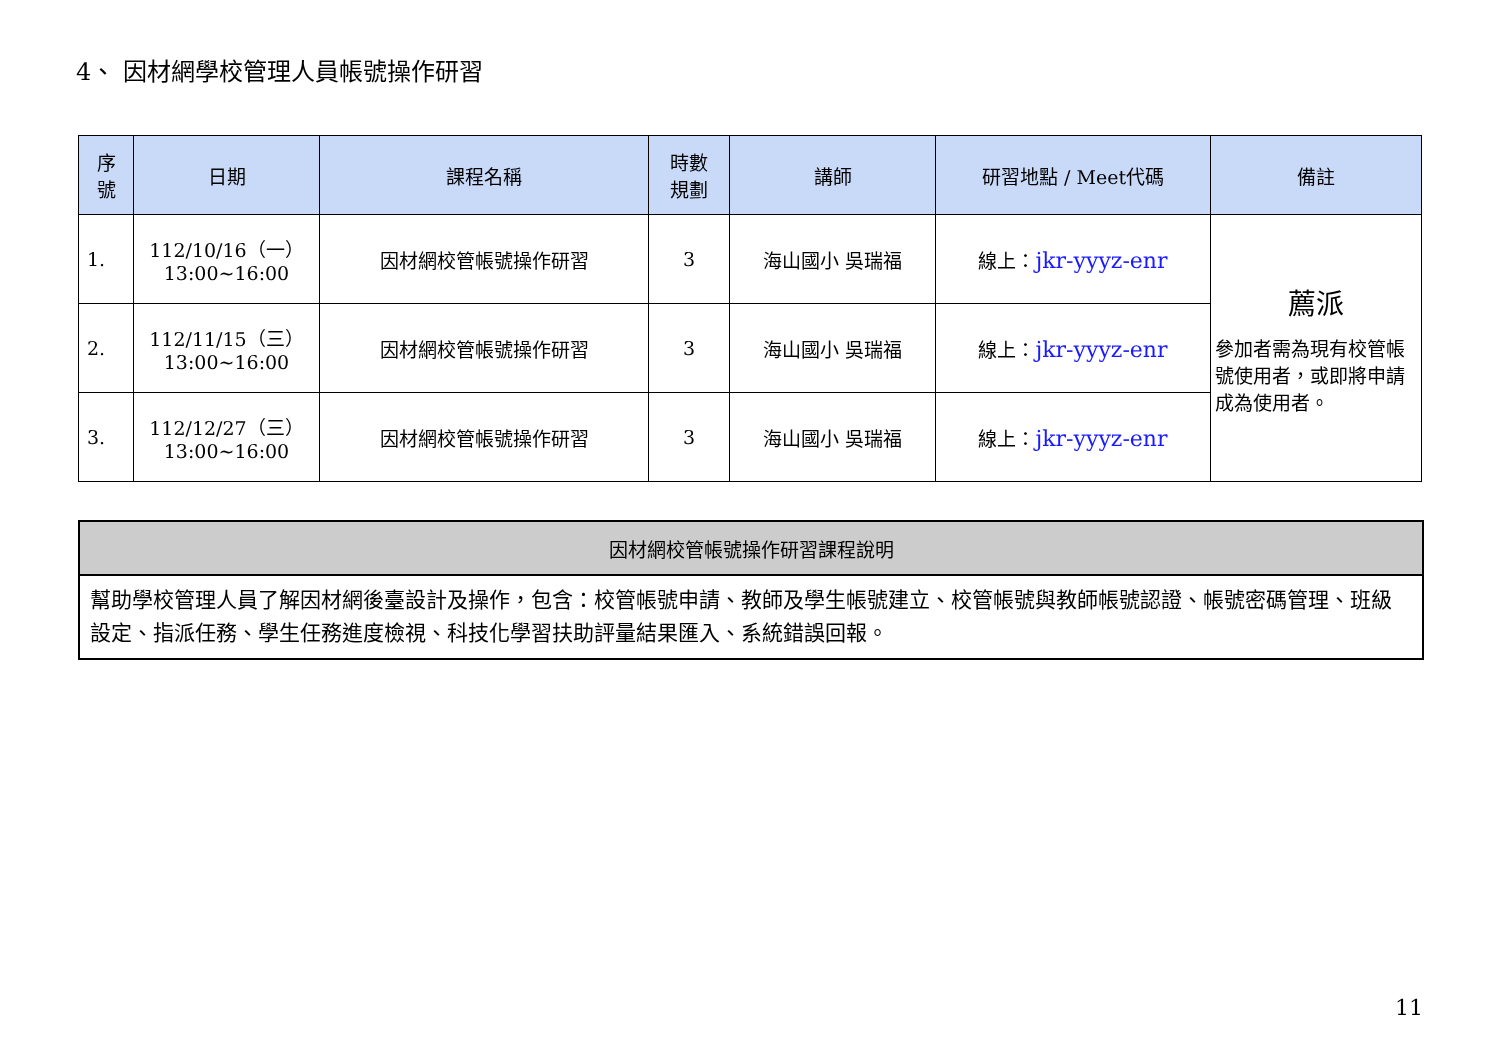4、 因材網學校管理人員帳號操作研習
| 序 號 | 日期 | 課程名稱 | 時數 規劃 | 講師 | 研習地點 / Meet代碼 | 備註 |
| --- | --- | --- | --- | --- | --- | --- |
| 1. | 112/10/16（一） 13:00~16:00 | 因材網校管帳號操作研習 | 3 | 海山國小 吳瑞福 | 線上： jkr-yyyz-enr | 薦派 參加者需為現有校管帳號使用者，或即將申請成為使用者。 |
| 2. | 112/11/15（三） 13:00~16:00 | 因材網校管帳號操作研習 | 3 | 海山國小 吳瑞福 | 線上： jkr-yyyz-enr | |
| 3. | 112/12/27（三） 13:00~16:00 | 因材網校管帳號操作研習 | 3 | 海山國小 吳瑞福 | 線上： jkr-yyyz-enr | |
| 因材網校管帳號操作研習課程說明 |
| --- |
| 幫助學校管理人員了解因材網後臺設計及操作，包含：校管帳號申請、教師及學生帳號建立、校管帳號與教師帳號認證、帳號密碼管理、班級設定、指派任務、學生任務進度檢視、科技化學習扶助評量結果匯入、系統錯誤回報。 |
11